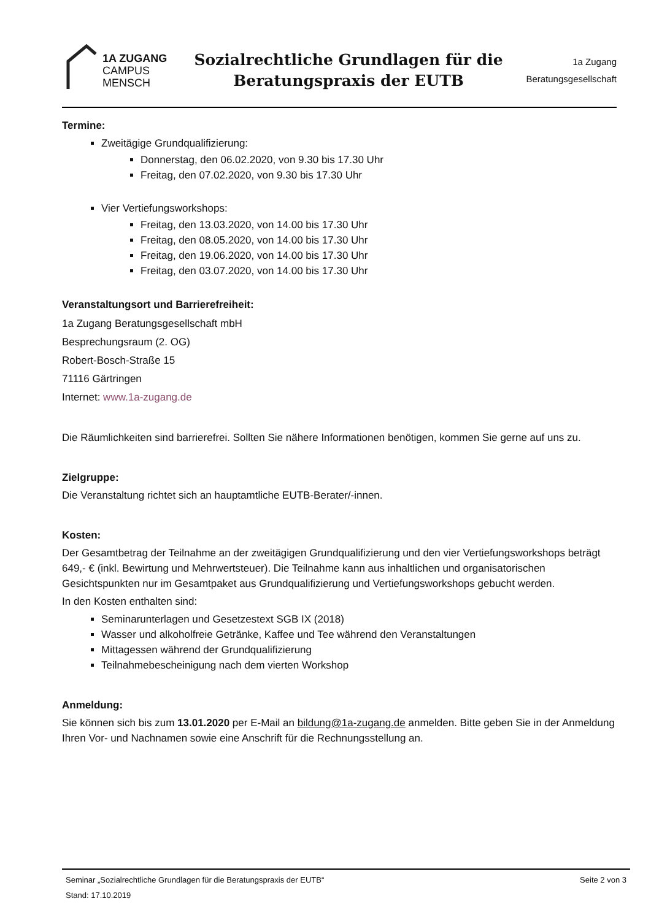1A ZUGANG
CAMPUS
MENSCH
Sozialrechtliche Grundlagen für die
Beratungspraxis der EUTB
1a Zugang
Beratungsgesellschaft
Termine:
Zweitägige Grundqualifizierung:
Donnerstag, den 06.02.2020, von 9.30 bis 17.30 Uhr
Freitag, den 07.02.2020, von 9.30 bis 17.30 Uhr
Vier Vertiefungsworkshops:
Freitag, den 13.03.2020, von 14.00 bis 17.30 Uhr
Freitag, den 08.05.2020, von 14.00 bis 17.30 Uhr
Freitag, den 19.06.2020, von 14.00 bis 17.30 Uhr
Freitag, den 03.07.2020, von 14.00 bis 17.30 Uhr
Veranstaltungsort und Barrierefreiheit:
1a Zugang Beratungsgesellschaft mbH
Besprechungsraum (2. OG)
Robert-Bosch-Straße 15
71116 Gärtringen
Internet: www.1a-zugang.de
Die Räumlichkeiten sind barrierefrei. Sollten Sie nähere Informationen benötigen, kommen Sie gerne auf uns zu.
Zielgruppe:
Die Veranstaltung richtet sich an hauptamtliche EUTB-Berater/-innen.
Kosten:
Der Gesamtbetrag der Teilnahme an der zweitägigen Grundqualifizierung und den vier Vertiefungsworkshops beträgt 649,- € (inkl. Bewirtung und Mehrwertsteuer). Die Teilnahme kann aus inhaltlichen und organisatorischen Gesichtspunkten nur im Gesamtpaket aus Grundqualifizierung und Vertiefungsworkshops gebucht werden.
In den Kosten enthalten sind:
Seminarunterlagen und Gesetzestext SGB IX (2018)
Wasser und alkoholfreie Getränke, Kaffee und Tee während den Veranstaltungen
Mittagessen während der Grundqualifizierung
Teilnahmebescheinigung nach dem vierten Workshop
Anmeldung:
Sie können sich bis zum 13.01.2020 per E-Mail an bildung@1a-zugang.de anmelden. Bitte geben Sie in der Anmeldung Ihren Vor- und Nachnamen sowie eine Anschrift für die Rechnungsstellung an.
Seminar „Sozialrechtliche Grundlagen für die Beratungspraxis der EUTB“ Seite 2 von 3
Stand: 17.10.2019